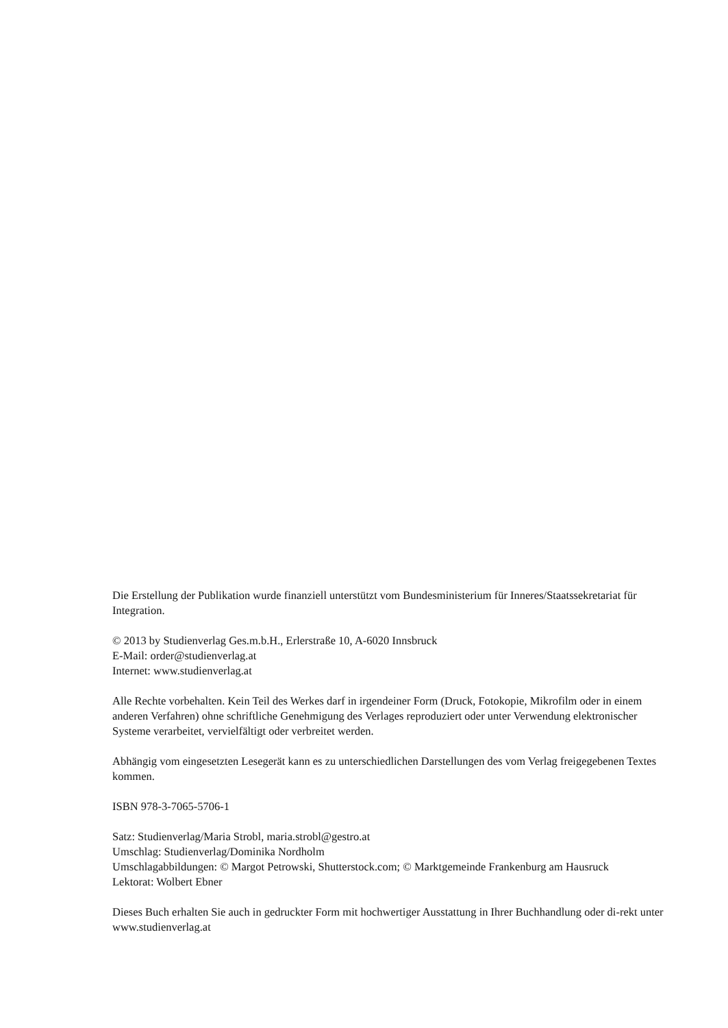Die Erstellung der Publikation wurde finanziell unterstützt vom Bundesministerium für Inneres/Staatssekretariat für Integration.
© 2013 by Studienverlag Ges.m.b.H., Erlerstraße 10, A-6020 Innsbruck
E-Mail: order@studienverlag.at
Internet: www.studienverlag.at
Alle Rechte vorbehalten. Kein Teil des Werkes darf in irgendeiner Form (Druck, Fotokopie, Mikrofilm oder in einem anderen Verfahren) ohne schriftliche Genehmigung des Verlages reproduziert oder unter Verwendung elektronischer Systeme verarbeitet, vervielfältigt oder verbreitet werden.
Abhängig vom eingesetzten Lesegerät kann es zu unterschiedlichen Darstellungen des vom Verlag freigegebenen Textes kommen.
ISBN 978-3-7065-5706-1
Satz: Studienverlag/Maria Strobl, maria.strobl@gestro.at
Umschlag: Studienverlag/Dominika Nordholm
Umschlagabbildungen: © Margot Petrowski, Shutterstock.com; © Marktgemeinde Frankenburg am Hausruck
Lektorat: Wolbert Ebner
Dieses Buch erhalten Sie auch in gedruckter Form mit hochwertiger Ausstattung in Ihrer Buchhandlung oder di-rekt unter www.studienverlag.at